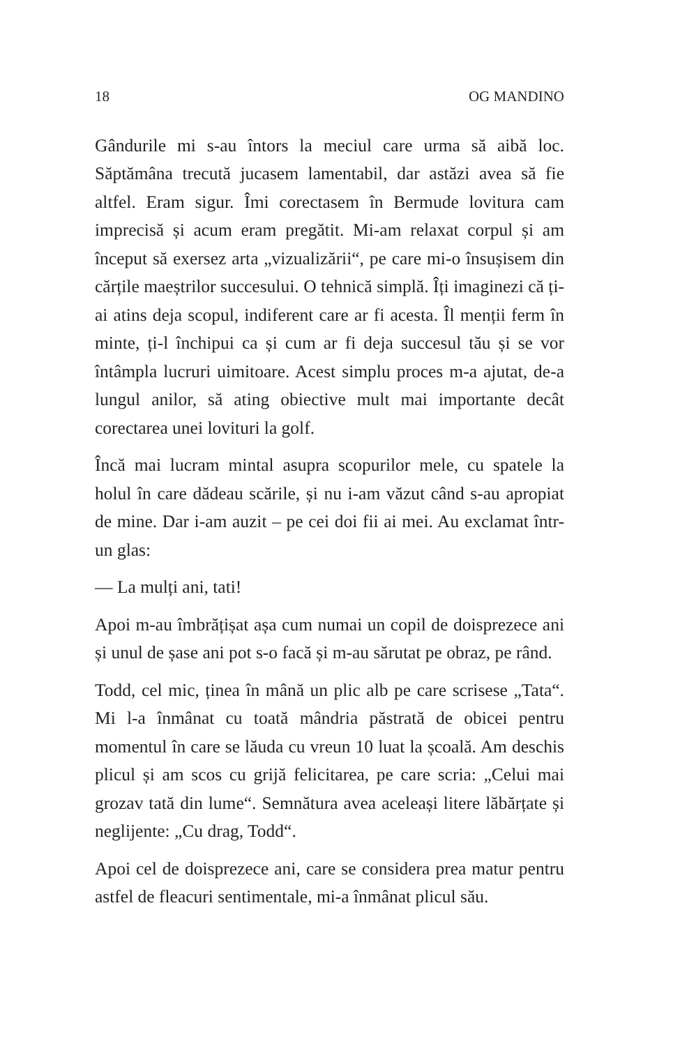18 OG MANDINO
Gândurile mi s-au întors la meciul care urma să aibă loc. Săptămâna trecută jucasem lamentabil, dar astăzi avea să fie altfel. Eram sigur. Îmi corectasem în Bermude lovitura cam imprecisă și acum eram pregătit. Mi-am relaxat corpul și am început să exersez arta „vizualizării“, pe care mi-o însușisem din cărțile maeștrilor succesului. O tehnică simplă. Îți imaginezi că ți-ai atins deja scopul, indiferent care ar fi acesta. Îl menții ferm în minte, ți-l închipui ca și cum ar fi deja succesul tău și se vor întâmpla lucruri uimitoare. Acest simplu proces m-a ajutat, de-a lungul anilor, să ating obiective mult mai importante decât corectarea unei lovituri la golf.
Încă mai lucram mintal asupra scopurilor mele, cu spatele la holul în care dădeau scările, și nu i-am văzut când s-au apropiat de mine. Dar i-am auzit – pe cei doi fii ai mei. Au exclamat într-un glas:
— La mulți ani, tati!
Apoi m-au îmbrățișat așa cum numai un copil de doisprezece ani și unul de șase ani pot s-o facă și m-au sărutat pe obraz, pe rând.
Todd, cel mic, ținea în mână un plic alb pe care scrisese „Tata“. Mi l-a înmânat cu toată mândria păstrată de obicei pentru momentul în care se lăuda cu vreun 10 luat la școală. Am deschis plicul și am scos cu grijă felicitarea, pe care scria: „Celui mai grozav tată din lume“. Semnătura avea aceleași litere lăbărțate și neglijente: „Cu drag, Todd“.
Apoi cel de doisprezece ani, care se considera prea matur pentru astfel de fleacuri sentimentale, mi-a înmânat plicul său.